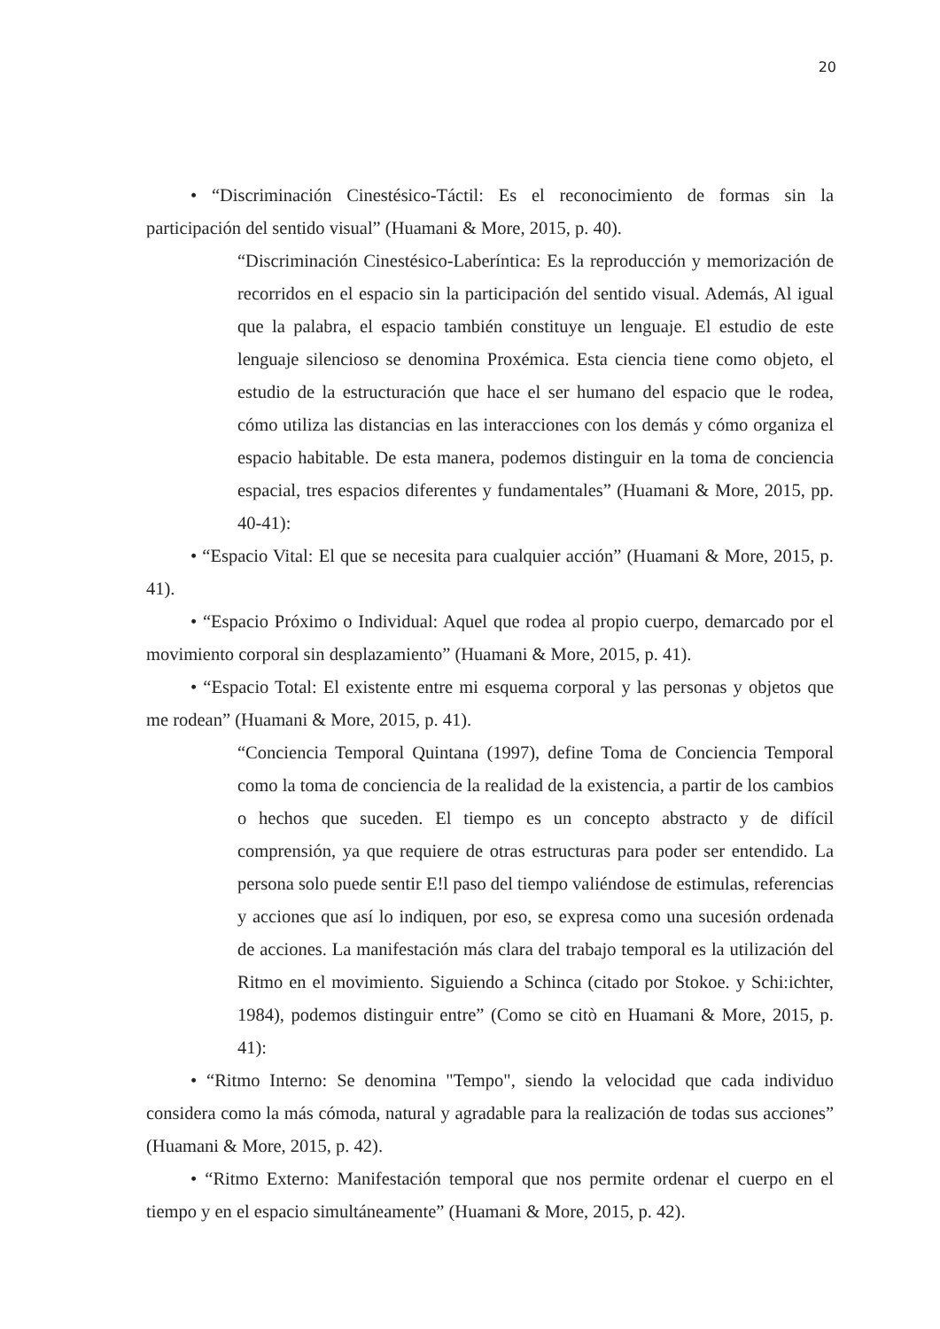20
• “Discriminación Cinestésico-Táctil: Es el reconocimiento de formas sin la participación del sentido visual” (Huamani & More, 2015, p. 40).
“Discriminación Cinestésico-Laberíntica: Es la reproducción y memorización de recorridos en el espacio sin la participación del sentido visual. Además, Al igual que la palabra, el espacio también constituye un lenguaje. El estudio de este lenguaje silencioso se denomina Proxémica. Esta ciencia tiene como objeto, el estudio de la estructuración que hace el ser humano del espacio que le rodea, cómo utiliza las distancias en las interacciones con los demás y cómo organiza el espacio habitable. De esta manera, podemos distinguir en la toma de conciencia espacial, tres espacios diferentes y fundamentales” (Huamani & More, 2015, pp. 40-41):
• “Espacio Vital: El que se necesita para cualquier acción” (Huamani & More, 2015, p. 41).
• “Espacio Próximo o Individual: Aquel que rodea al propio cuerpo, demarcado por el movimiento corporal sin desplazamiento” (Huamani & More, 2015, p. 41).
• “Espacio Total: El existente entre mi esquema corporal y las personas y objetos que me rodean” (Huamani & More, 2015, p. 41).
“Conciencia Temporal Quintana (1997), define Toma de Conciencia Temporal como la toma de conciencia de la realidad de la existencia, a partir de los cambios o hechos que suceden. El tiempo es un concepto abstracto y de difícil comprensión, ya que requiere de otras estructuras para poder ser entendido. La persona solo puede sentir E!l paso del tiempo valiéndose de estimulas, referencias y acciones que así lo indiquen, por eso, se expresa como una sucesión ordenada de acciones. La manifestación más clara del trabajo temporal es la utilización del Ritmo en el movimiento. Siguiendo a Schinca (citado por Stokoe. y Schi:ichter, 1984), podemos distinguir entre” (Como se citò en Huamani & More, 2015, p. 41):
• “Ritmo Interno: Se denomina "Tempo", siendo la velocidad que cada individuo considera como la más cómoda, natural y agradable para la realización de todas sus acciones” (Huamani & More, 2015, p. 42).
• “Ritmo Externo: Manifestación temporal que nos permite ordenar el cuerpo en el tiempo y en el espacio simultáneamente” (Huamani & More, 2015, p. 42).